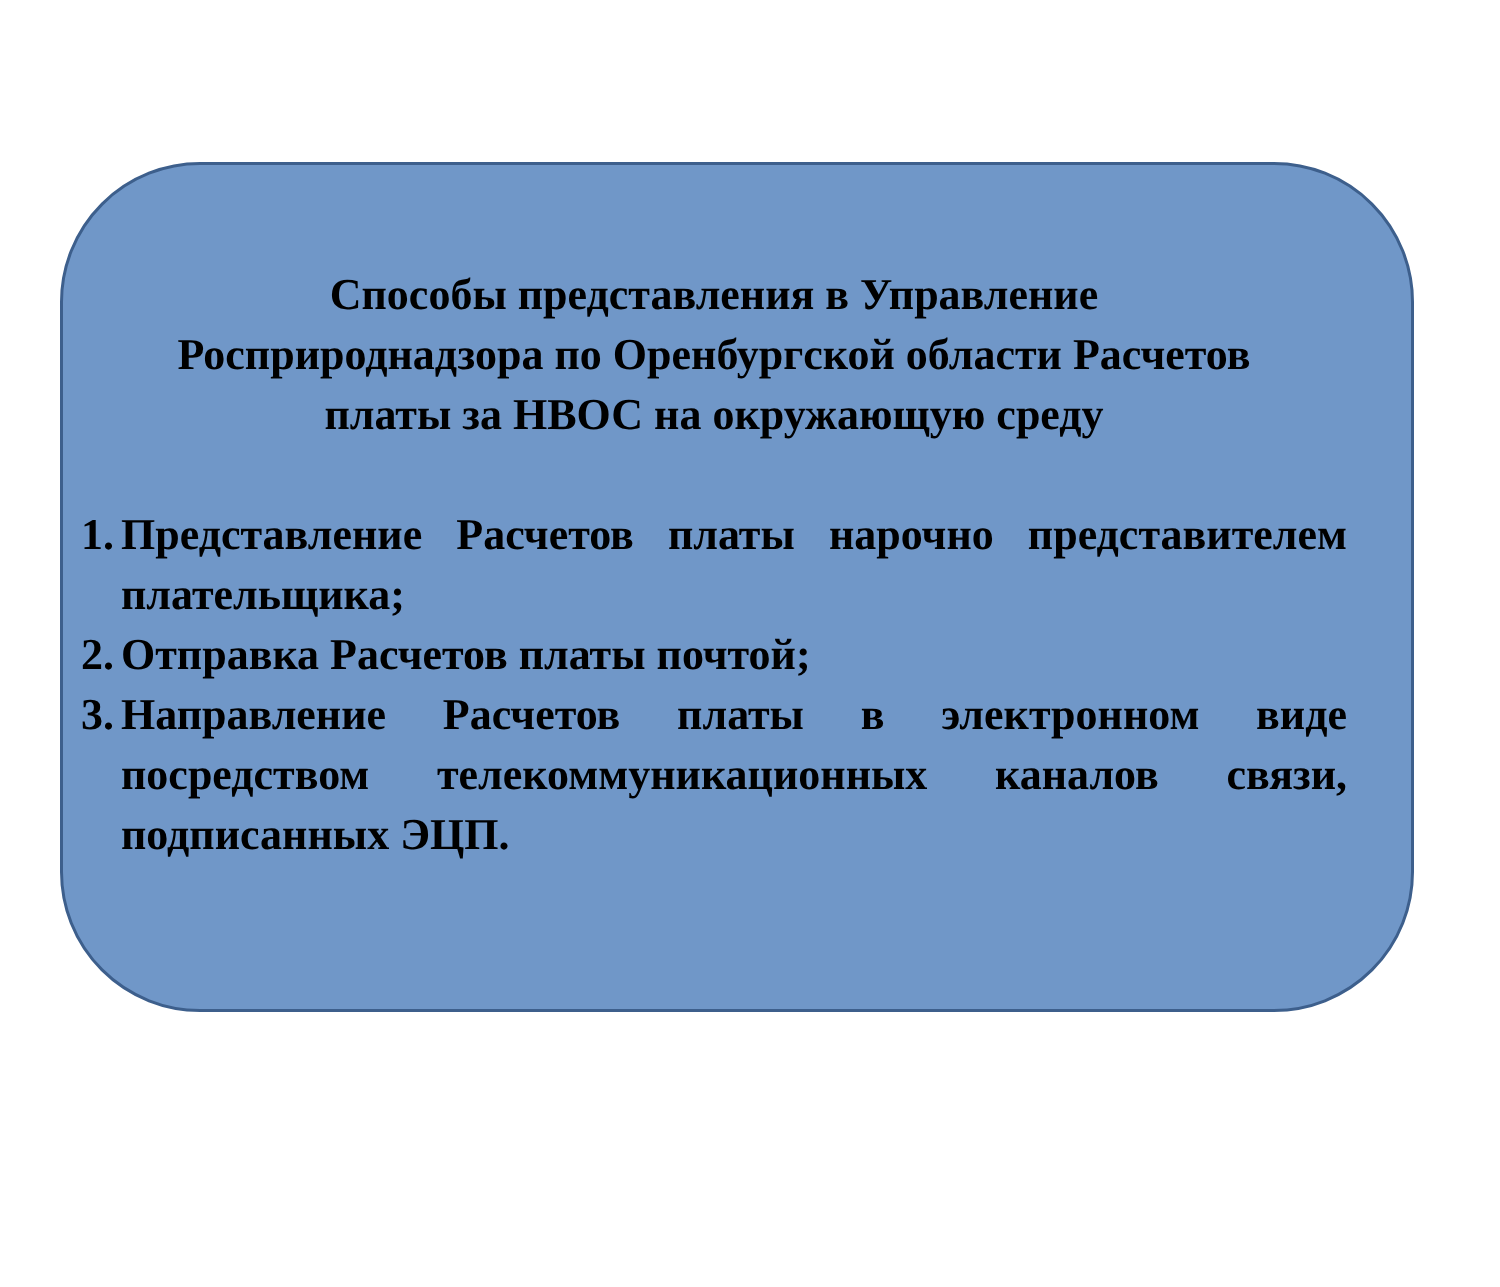Способы представления в Управление
Росприроднадзора по Оренбургской области Расчетов
платы за НВОС на окружающую среду
1. Представление Расчетов платы нарочно представителем плательщика;
2. Отправка Расчетов платы почтой;
3. Направление Расчетов платы в электронном виде посредством телекоммуникационных каналов связи, подписанных ЭЦП.